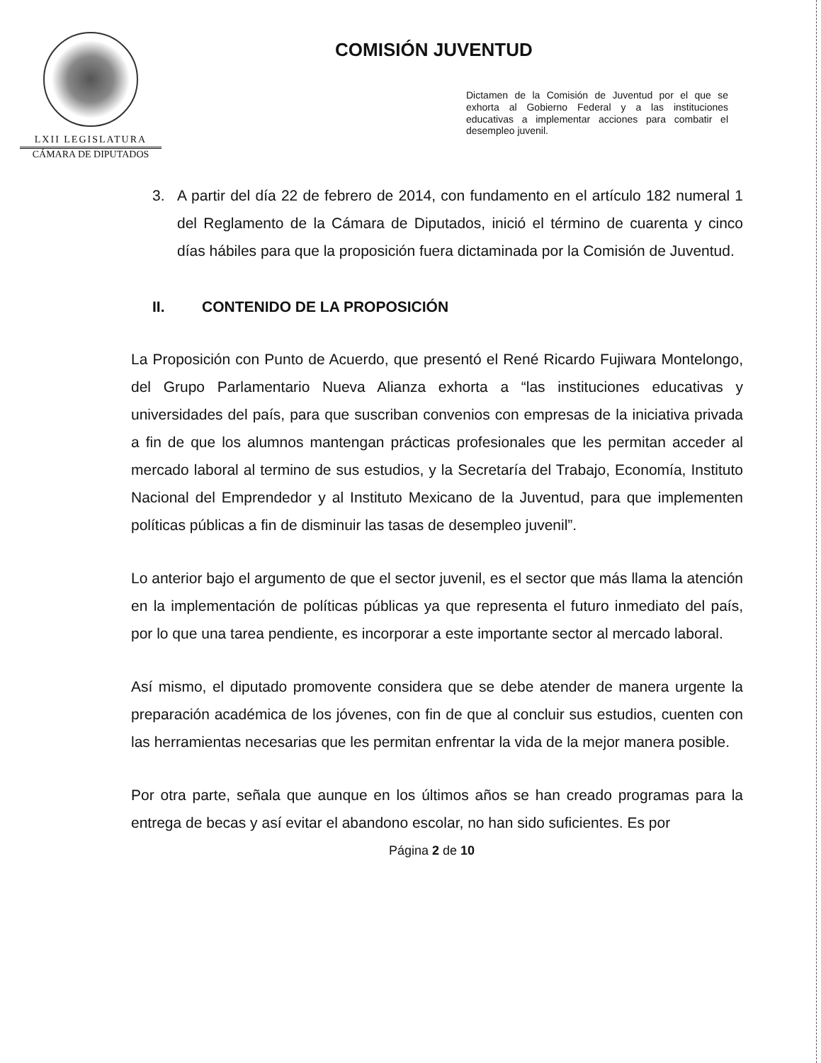LXII LEGISLATURA
CÁMARA DE DIPUTADOS
COMISIÓN JUVENTUD
Dictamen de la Comisión de Juventud por el que se exhorta al Gobierno Federal y a las instituciones educativas a implementar acciones para combatir el desempleo juvenil.
3. A partir del día 22 de febrero de 2014, con fundamento en el artículo 182 numeral 1 del Reglamento de la Cámara de Diputados, inició el término de cuarenta y cinco días hábiles para que la proposición fuera dictaminada por la Comisión de Juventud.
II. CONTENIDO DE LA PROPOSICIÓN
La Proposición con Punto de Acuerdo, que presentó el René Ricardo Fujiwara Montelongo, del Grupo Parlamentario Nueva Alianza exhorta a “las instituciones educativas y universidades del país, para que suscriban convenios con empresas de la iniciativa privada a fin de que los alumnos mantengan prácticas profesionales que les permitan acceder al mercado laboral al termino de sus estudios, y la Secretaría del Trabajo, Economía, Instituto Nacional del Emprendedor y al Instituto Mexicano de la Juventud, para que implementen políticas públicas a fin de disminuir las tasas de desempleo juvenil”.
Lo anterior bajo el argumento de que el sector juvenil, es el sector que más llama la atención en la implementación de políticas públicas ya que representa el futuro inmediato del país, por lo que una tarea pendiente, es incorporar a este importante sector al mercado laboral.
Así mismo, el diputado promovente considera que se debe atender de manera urgente la preparación académica de los jóvenes, con fin de que al concluir sus estudios, cuenten con las herramientas necesarias que les permitan enfrentar la vida de la mejor manera posible.
Por otra parte, señala que aunque en los últimos años se han creado programas para la entrega de becas y así evitar el abandono escolar, no han sido suficientes. Es por
Página 2 de 10